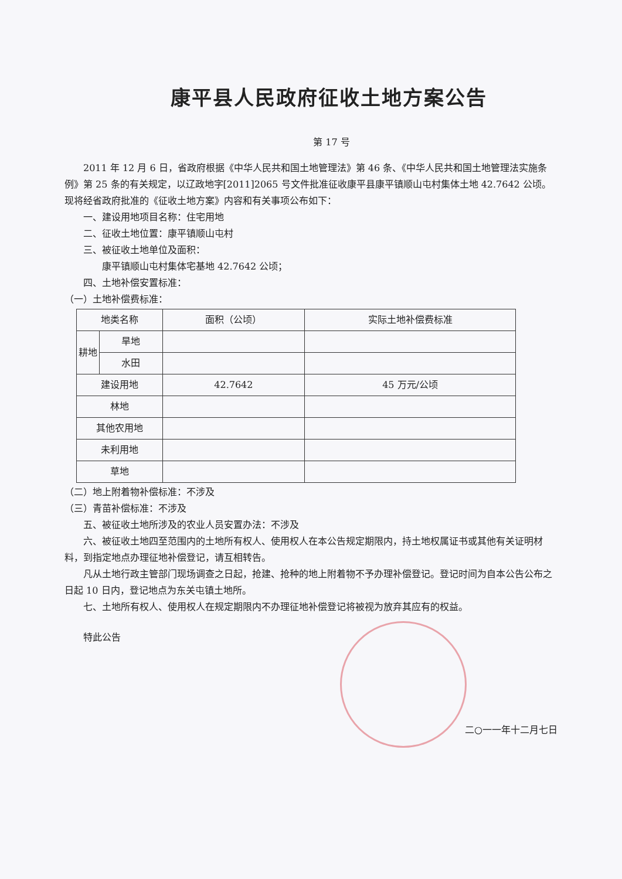康平县人民政府征收土地方案公告
第 17 号
2011 年 12 月 6 日，省政府根据《中华人民共和国土地管理法》第 46 条、《中华人民共和国土地管理法实施条例》第 25 条的有关规定，以辽政地字[2011]2065 号文件批准征收康平县康平镇顺山屯村集体土地 42.7642 公顷。现将经省政府批准的《征收土地方案》内容和有关事项公布如下：
一、建设用地项目名称：住宅用地
二、征收土地位置：康平镇顺山屯村
三、被征收土地单位及面积：
康平镇顺山屯村集体宅基地 42.7642 公顷；
四、土地补偿安置标准：
（一）土地补偿费标准：
| 地类名称 | | 面积（公顷） | 实际土地补偿费标准 |
| 耕地 | 旱地 | | |
| | 水田 | | |
| 建设用地 | | 42.7642 | 45 万元/公顷 |
| 林地 | | | |
| 其他农用地 | | | |
| 未利用地 | | | |
| 草地 | | | |
（二）地上附着物补偿标准：不涉及
（三）青苗补偿标准：不涉及
五、被征收土地所涉及的农业人员安置办法：不涉及
六、被征收土地四至范围内的土地所有权人、使用权人在本公告规定期限内，持土地权属证书或其他有关证明材料，到指定地点办理征地补偿登记，请互相转告。
凡从土地行政主管部门现场调查之日起，抢建、抢种的地上附着物不予办理补偿登记。登记时间为自本公告公布之日起 10 日内，登记地点为东关屯镇土地所。
七、土地所有权人、使用权人在规定期限内不办理征地补偿登记将被视为放弃其应有的权益。
特此公告
二○一一年十二月七日